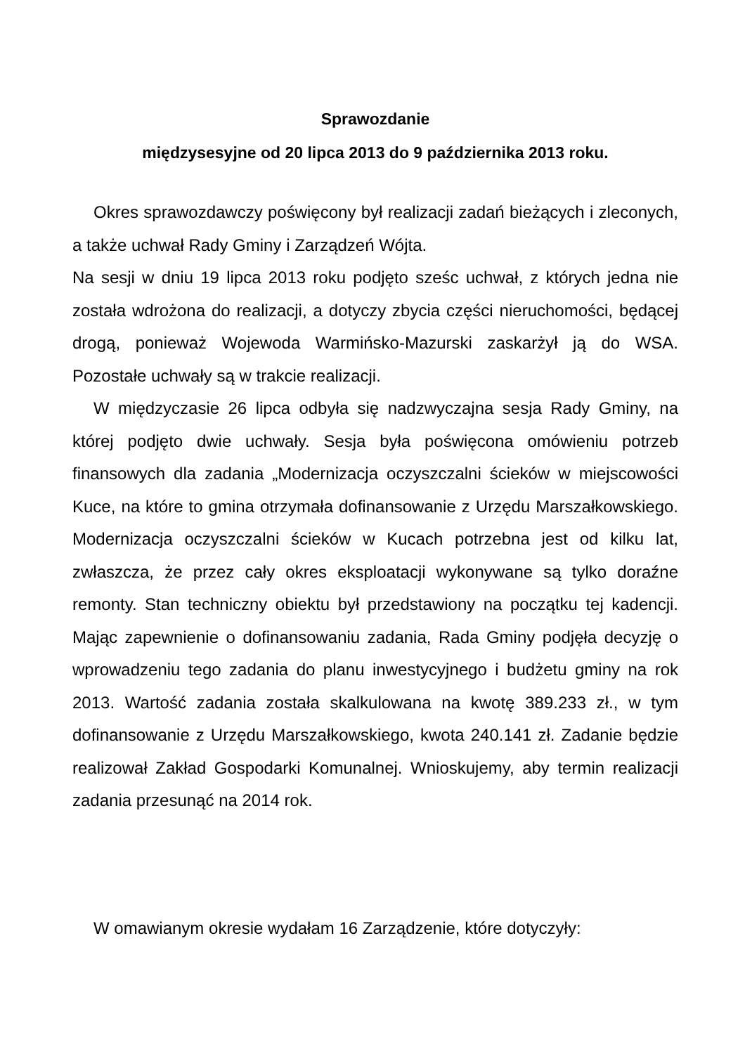Sprawozdanie
międzysesyjne od 20 lipca 2013 do 9 października 2013 roku.
Okres sprawozdawczy poświęcony był realizacji zadań bieżących i zleconych, a także uchwał Rady Gminy i Zarządzeń Wójta.
Na sesji w dniu 19 lipca 2013 roku podjęto sześc uchwał, z których jedna nie została wdrożona do realizacji, a dotyczy zbycia części nieruchomości, będącej drogą, ponieważ Wojewoda Warmińsko-Mazurski zaskarżył ją do WSA. Pozostałe uchwały są w trakcie realizacji.
W międzyczasie 26 lipca odbyła się nadzwyczajna sesja Rady Gminy, na której podjęto dwie uchwały. Sesja była poświęcona omówieniu potrzeb finansowych dla zadania „Modernizacja oczyszczalni ścieków w miejscowości Kuce, na które to gmina otrzymała dofinansowanie z Urzędu Marszałkowskiego. Modernizacja oczyszczalni ścieków w Kucach potrzebna jest od kilku lat, zwłaszcza, że przez cały okres eksploatacji wykonywane są tylko doraźne remonty. Stan techniczny obiektu był przedstawiony na początku tej kadencji. Mając zapewnienie o dofinansowaniu zadania, Rada Gminy podjęła decyzję o wprowadzeniu tego zadania do planu inwestycyjnego i budżetu gminy na rok 2013. Wartość zadania została skalkulowana na kwotę 389.233 zł., w tym dofinansowanie z Urzędu Marszałkowskiego, kwota 240.141 zł. Zadanie będzie realizował Zakład Gospodarki Komunalnej. Wnioskujemy, aby termin realizacji zadania przesunąć na 2014 rok.
W omawianym okresie wydałam 16 Zarządzenie, które dotyczyły: